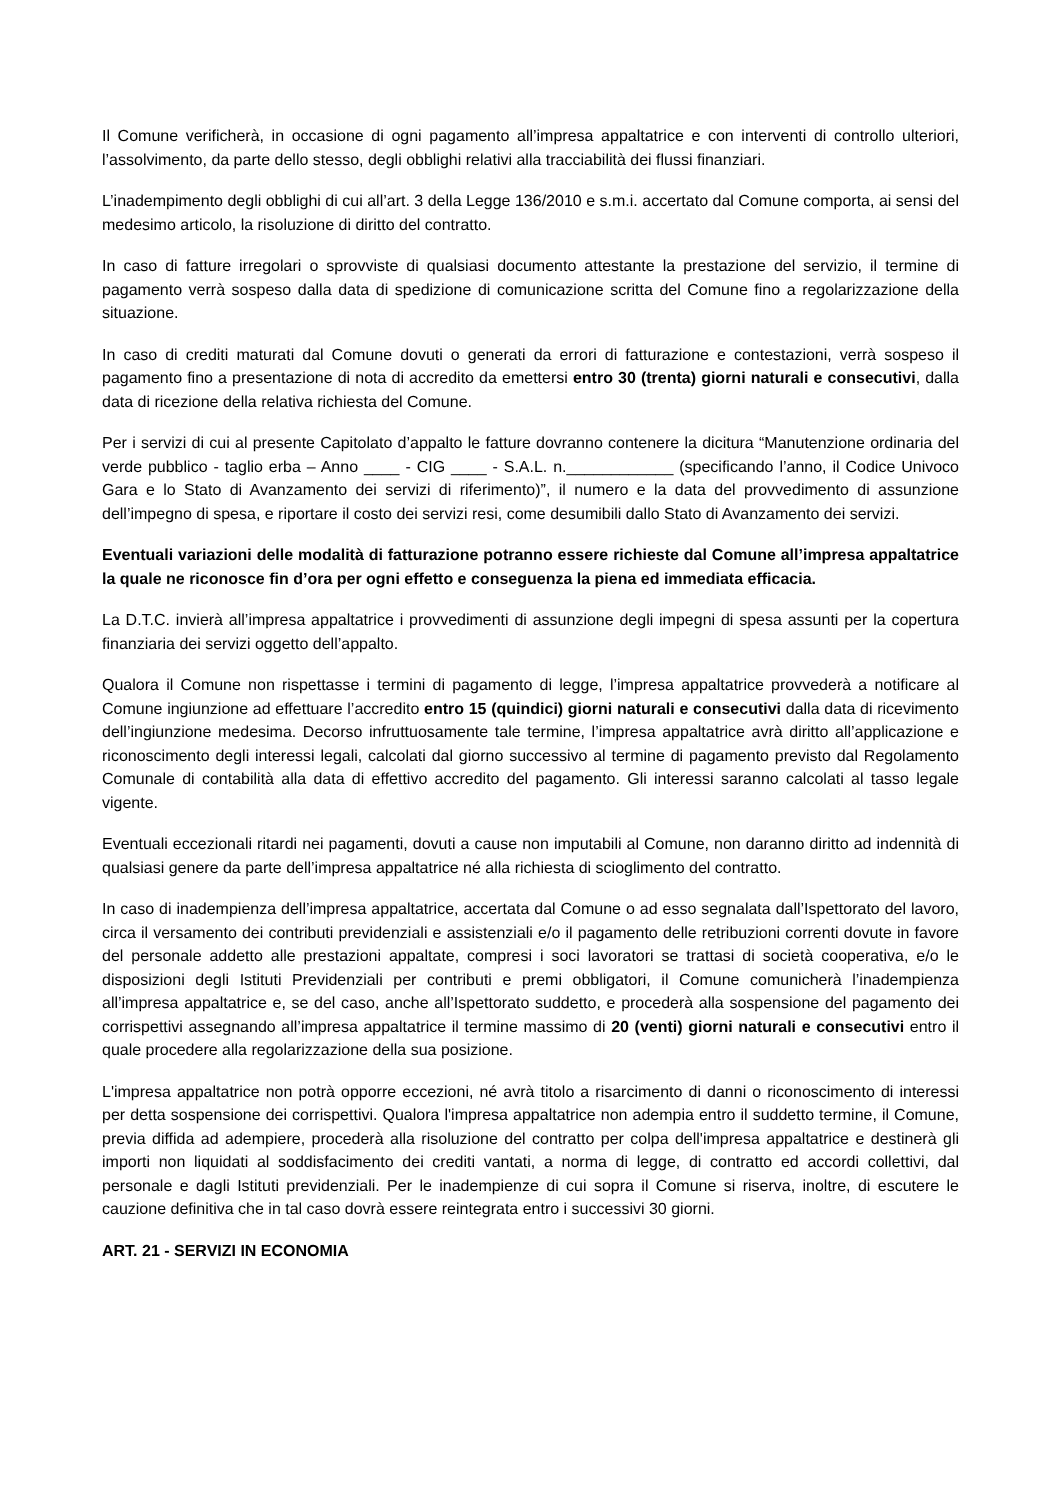Il Comune verificherà, in occasione di ogni pagamento all’impresa appaltatrice e con interventi di controllo ulteriori, l’assolvimento, da parte dello stesso, degli obblighi relativi alla tracciabilità dei flussi finanziari.
L’inadempimento degli obblighi di cui all’art. 3 della Legge 136/2010 e s.m.i. accertato dal Comune comporta, ai sensi del medesimo articolo, la risoluzione di diritto del contratto.
In caso di fatture irregolari o sprovviste di qualsiasi documento attestante la prestazione del servizio, il termine di pagamento verrà sospeso dalla data di spedizione di comunicazione scritta del Comune fino a regolarizzazione della situazione.
In caso di crediti maturati dal Comune dovuti o generati da errori di fatturazione e contestazioni, verrà sospeso il pagamento fino a presentazione di nota di accredito da emettersi entro 30 (trenta) giorni naturali e consecutivi, dalla data di ricezione della relativa richiesta del Comune.
Per i servizi di cui al presente Capitolato d’appalto le fatture dovranno contenere la dicitura “Manutenzione ordinaria del verde pubblico - taglio erba – Anno ____ - CIG ____ - S.A.L. n.____________ (specificando l’anno, il Codice Univoco Gara e lo Stato di Avanzamento dei servizi di riferimento)”, il numero e la data del provvedimento di assunzione dell’impegno di spesa, e riportare il costo dei servizi resi, come desumibili dallo Stato di Avanzamento dei servizi.
Eventuali variazioni delle modalità di fatturazione potranno essere richieste dal Comune all’impresa appaltatrice la quale ne riconosce fin d’ora per ogni effetto e conseguenza la piena ed immediata efficacia.
La D.T.C. invierà all’impresa appaltatrice i provvedimenti di assunzione degli impegni di spesa assunti per la copertura finanziaria dei servizi oggetto dell’appalto.
Qualora il Comune non rispettasse i termini di pagamento di legge, l’impresa appaltatrice provvederà a notificare al Comune ingiunzione ad effettuare l’accredito entro 15 (quindici) giorni naturali e consecutivi dalla data di ricevimento dell’ingiunzione medesima. Decorso infruttuosamente tale termine, l’impresa appaltatrice avrà diritto all’applicazione e riconoscimento degli interessi legali, calcolati dal giorno successivo al termine di pagamento previsto dal Regolamento Comunale di contabilità alla data di effettivo accredito del pagamento. Gli interessi saranno calcolati al tasso legale vigente.
Eventuali eccezionali ritardi nei pagamenti, dovuti a cause non imputabili al Comune, non daranno diritto ad indennità di qualsiasi genere da parte dell’impresa appaltatrice né alla richiesta di scioglimento del contratto.
In caso di inadempienza dell’impresa appaltatrice, accertata dal Comune o ad esso segnalata dall’Ispettorato del lavoro, circa il versamento dei contributi previdenziali e assistenziali e/o il pagamento delle retribuzioni correnti dovute in favore del personale addetto alle prestazioni appaltate, compresi i soci lavoratori se trattasi di società cooperativa, e/o le disposizioni degli Istituti Previdenziali per contributi e premi obbligatori, il Comune comunicherà l’inadempienza all’impresa appaltatrice e, se del caso, anche all’Ispettorato suddetto, e procederà alla sospensione del pagamento dei corrispettivi assegnando all’impresa appaltatrice il termine massimo di 20 (venti) giorni naturali e consecutivi entro il quale procedere alla regolarizzazione della sua posizione.
L'impresa appaltatrice non potrà opporre eccezioni, né avrà titolo a risarcimento di danni o riconoscimento di interessi per detta sospensione dei corrispettivi. Qualora l'impresa appaltatrice non adempia entro il suddetto termine, il Comune, previa diffida ad adempiere, procederà alla risoluzione del contratto per colpa dell'impresa appaltatrice e destinerà gli importi non liquidati al soddisfacimento dei crediti vantati, a norma di legge, di contratto ed accordi collettivi, dal personale e dagli Istituti previdenziali. Per le inadempienze di cui sopra il Comune si riserva, inoltre, di escutere le cauzione definitiva che in tal caso dovrà essere reintegrata entro i successivi 30 giorni.
ART. 21 - SERVIZI IN ECONOMIA